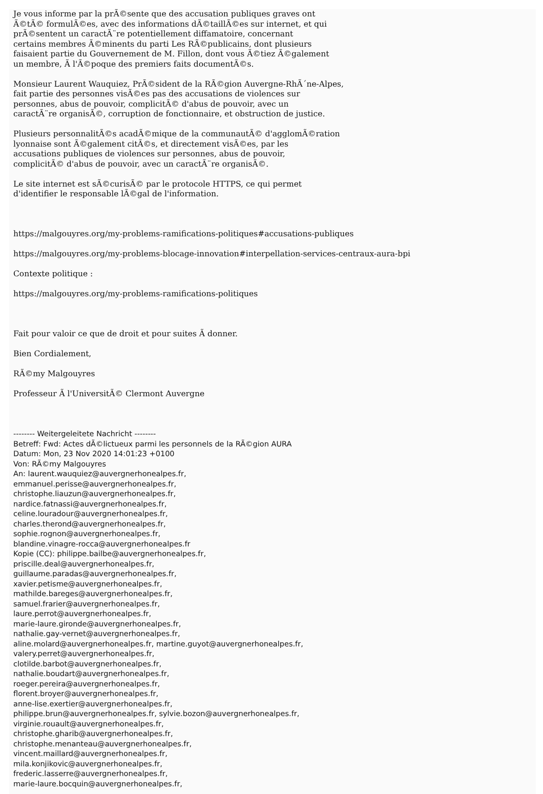Je vous informe par la prÃ©sente que des accusation publiques graves ont
Ã©tÃ© formulÃ©es, avec des informations dÃ©taillÃ©es sur internet, et qui
prÃ©sentent un caractÃ¨re potentiellement diffamatoire, concernant
certains membres Ã©minents du parti Les RÃ©publicains, dont plusieurs
faisaient partie du Gouvernement de M. Fillon, dont vous Ã©tiez Ã©galement
un membre, Ã l'Ã©poque des premiers faits documentÃ©s.
Monsieur Laurent Wauquiez, PrÃ©sident de la RÃ©gion Auvergne-RhÃ´ne-Alpes,
fait partie des personnes visÃ©es pas des accusations de violences sur
personnes, abus de pouvoir, complicitÃ© d'abus de pouvoir, avec un
caractÃ¨re organisÃ©, corruption de fonctionnaire, et obstruction de justice.
Plusieurs personnalitÃ©s acadÃ©mique de la communautÃ© d'agglomÃ©ration
lyonnaise sont Ã©galement citÃ©s, et directement visÃ©es, par les
accusations publiques de violences sur personnes, abus de pouvoir,
complicitÃ© d'abus de pouvoir, avec un caractÃ¨re organisÃ©.
Le site internet est sÃ©curisÃ© par le protocole HTTPS, ce qui permet
d'identifier le responsable lÃ©gal de l'information.
https://malgouyres.org/my-problems-ramifications-politiques#accusations-publiques
https://malgouyres.org/my-problems-blocage-innovation#interpellation-services-centraux-aura-bpi
Contexte politique :
https://malgouyres.org/my-problems-ramifications-politiques
Fait pour valoir ce que de droit et pour suites Ã donner.
Bien Cordialement,
RÃ©my Malgouyres
Professeur Ã l'UniversitÃ© Clermont Auvergne
-------- Weitergeleitete Nachricht --------
Betreff: Fwd: Actes dÃ©lictueux parmi les personnels de la RÃ©gion AURA
Datum: Mon, 23 Nov 2020 14:01:23 +0100
Von: RÃ©my Malgouyres
An: laurent.wauquiez@auvergnerhonealpes.fr,
emmanuel.perisse@auvergnerhonealpes.fr,
christophe.liauzun@auvergnerhonealpes.fr,
nardice.fatnassi@auvergnerhonealpes.fr,
celine.louradour@auvergnerhonealpes.fr,
charles.therond@auvergnerhonealpes.fr,
sophie.rognon@auvergnerhonealpes.fr,
blandine.vinagre-rocca@auvergnerhonealpes.fr
Kopie (CC): philippe.bailbe@auvergnerhonealpes.fr,
priscille.deal@auvergnerhonealpes.fr,
guillaume.paradas@auvergnerhonealpes.fr,
xavier.petisme@auvergnerhonealpes.fr,
mathilde.bareges@auvergnerhonealpes.fr,
samuel.frarier@auvergnerhonealpes.fr,
laure.perrot@auvergnerhonealpes.fr,
marie-laure.gironde@auvergnerhonealpes.fr,
nathalie.gay-vernet@auvergnerhonealpes.fr,
aline.molard@auvergnerhonealpes.fr, martine.guyot@auvergnerhonealpes.fr,
valery.perret@auvergnerhonealpes.fr,
clotilde.barbot@auvergnerhonealpes.fr,
nathalie.boudart@auvergnerhonealpes.fr,
roeger.pereira@auvergnerhonealpes.fr,
florent.broyer@auvergnerhonealpes.fr,
anne-lise.exertier@auvergnerhonealpes.fr,
philippe.brun@auvergnerhonealpes.fr, sylvie.bozon@auvergnerhonealpes.fr,
virginie.rouault@auvergnerhonealpes.fr,
christophe.gharib@auvergnerhonealpes.fr,
christophe.menanteau@auvergnerhonealpes.fr,
vincent.maillard@auvergnerhonealpes.fr,
mila.konjikovic@auvergnerhonealpes.fr,
frederic.lasserre@auvergnerhonealpes.fr,
marie-laure.bocquin@auvergnerhonealpes.fr,